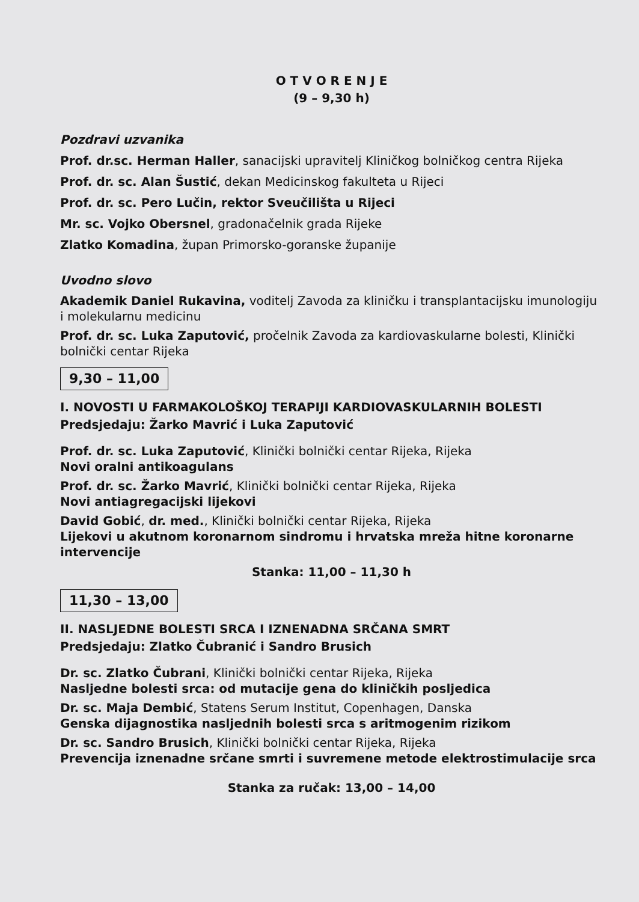O T V O R E N J E
(9 – 9,30 h)
Pozdravi uzvanika
Prof. dr.sc. Herman Haller, sanacijski upravitelj Kliničkog bolničkog centra Rijeka
Prof. dr. sc. Alan Šustić, dekan Medicinskog fakulteta u Rijeci
Prof. dr. sc. Pero Lučin, rektor Sveučilišta u Rijeci
Mr. sc. Vojko Obersnel, gradonačelnik grada Rijeke
Zlatko Komadina, župan Primorsko-goranske županije
Uvodno slovo
Akademik Daniel Rukavina, voditelj Zavoda za kliničku i transplantacijsku imunologiju i molekularnu medicinu
Prof. dr. sc. Luka Zaputović, pročelnik Zavoda za kardiovaskularne bolesti, Klinički bolnički centar Rijeka
9,30 – 11,00
I. NOVOSTI U FARMAKOLOŠKOJ TERAPIJI KARDIOVASKULARNIH BOLESTI
Predsjedaju: Žarko Mavrić i Luka Zaputović
Prof. dr. sc. Luka Zaputović, Klinički bolnički centar Rijeka, Rijeka
Novi oralni antikoagulans
Prof. dr. sc. Žarko Mavrić, Klinički bolnički centar Rijeka, Rijeka
Novi antiagregacijski lijekovi
David Gobić, dr. med., Klinički bolnički centar Rijeka, Rijeka
Lijekovi u akutnom koronarnom sindromu i hrvatska mreža hitne koronarne intervencije
Stanka: 11,00 – 11,30 h
11,30 – 13,00
II. NASLJEDNE BOLESTI SRCA I IZNENADNA SRČANA SMRT
Predsjedaju: Zlatko Čubranić i Sandro Brusich
Dr. sc. Zlatko Čubrani, Klinički bolnički centar Rijeka, Rijeka
Nasljedne bolesti srca: od mutacije gena do kliničkih posljedica
Dr. sc. Maja Dembić, Statens Serum Institut, Copenhagen, Danska
Genska dijagnostika nasljednih bolesti srca s aritmogenim rizikom
Dr. sc. Sandro Brusich, Klinički bolnički centar Rijeka, Rijeka
Prevencija iznenadne srčane smrti i suvremene metode elektrostimulacije srca
Stanka za ručak: 13,00 – 14,00